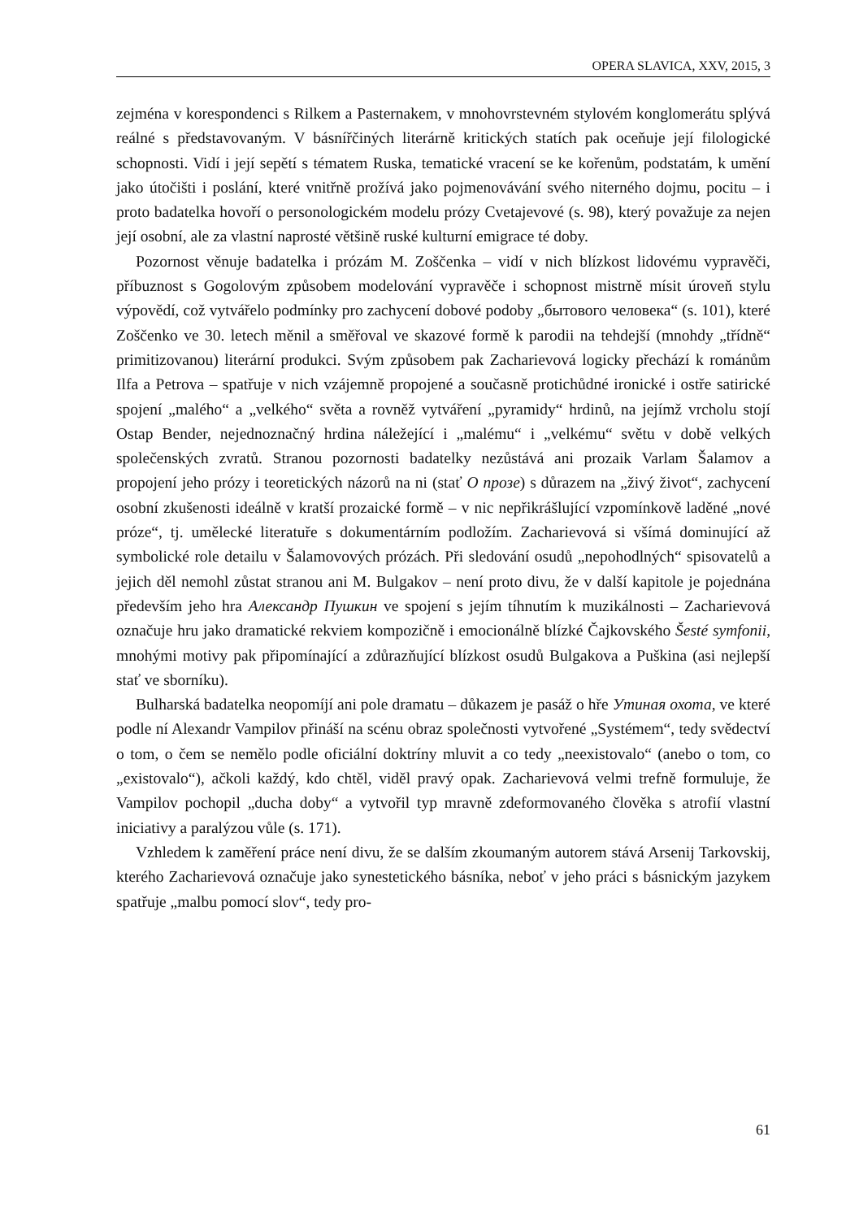OPERA SLAVICA, XXV, 2015, 3
zejména v korespondenci s Rilkem a Pasternakem, v mnohovrstevném stylovém konglomerátu splývá reálné s představovaným. V básnířčiných literárně kritických statích pak oceňuje její filologické schopnosti. Vidí i její sepětí s tématem Ruska, tematické vracení se ke kořenům, podstatám, k umění jako útočišti i poslání, které vnitřně prožívá jako pojmenovávání svého niterného dojmu, pocitu – i proto badatelka hovoří o personologickém modelu prózy Cvetajevové (s. 98), který považuje za nejen její osobní, ale za vlastní naprosté většině ruské kulturní emigrace té doby.
Pozornost věnuje badatelka i prózám M. Zoščenka – vidí v nich blízkost lidovému vypravěči, příbuznost s Gogolovým způsobem modelování vypravěče i schopnost mistrně mísit úroveň stylu výpovědí, což vytvářelo podmínky pro zachycení dobové podoby „бытового человека“ (s. 101), které Zoščenko ve 30. letech měnil a směřoval ve skazové formě k parodii na tehdejší (mnohdy „třídně“ primitizovanou) literární produkci. Svým způsobem pak Zacharievová logicky přechází k románům Ilfa a Petrova – spatřuje v nich vzájemně propojené a současně protichůdné ironické i ostře satirické spojení „malého“ a „velkého“ světa a rovněž vytváření „pyramidy“ hrdinů, na jejímž vrcholu stojí Ostap Bender, nejednoznačný hrdina náležející i „malému“ i „velkému“ světu v době velkých společenských zvratů. Stranou pozornosti badatelky nezůstává ani prozaik Varlam Šalamov a propojení jeho prózy i teoretických názorů na ni (stať O прозе) s důrazem na „živý život“, zachycení osobní zkušenosti ideálně v kratší prozaické formě – v nic nepřikrášlující vzpomínkově laděné „nové próze“, tj. umělecké literatuře s dokumentárním podložím. Zacharievová si všímá dominující až symbolické role detailu v Šalamovových prózách. Při sledování osudů „nepohodlných“ spisovatelů a jejich děl nemohl zůstat stranou ani M. Bulgakov – není proto divu, že v další kapitole je pojednána především jeho hra Александр Пушкин ve spojení s jejím tíhnutím k muzikálnosti – Zacharievová označuje hru jako dramatické rekviem kompozičně i emocionálně blízké Čajkovského Šesté symfonii, mnohými motivy pak připomínající a zdůrazňující blízkost osudů Bulgakova a Puškina (asi nejlepší stať ve sborníku).
Bulharská badatelka neopomíjí ani pole dramatu – důkazem je pasáž o hře Утиная охота, ve které podle ní Alexandr Vampilov přináší na scénu obraz společnosti vytvořené „Systémem“, tedy svědectví o tom, o čem se nemělo podle oficiální doktríny mluvit a co tedy „neexistovalo“ (anebo o tom, co „existovalo“), ačkoli každý, kdo chtěl, viděl pravý opak. Zacharievová velmi trefně formuluje, že Vampilov pochopil „ducha doby“ a vytvořil typ mravně zdeformovaného člověka s atrofií vlastní iniciativy a paralýzou vůle (s. 171).
Vzhledem k zaměření práce není divu, že se dalším zkoumaným autorem stává Arsenij Tarkovskij, kterého Zacharievová označuje jako synestetického básníka, neboť v jeho práci s básnickým jazykem spatřuje „malbu pomocí slov“, tedy pro-
61